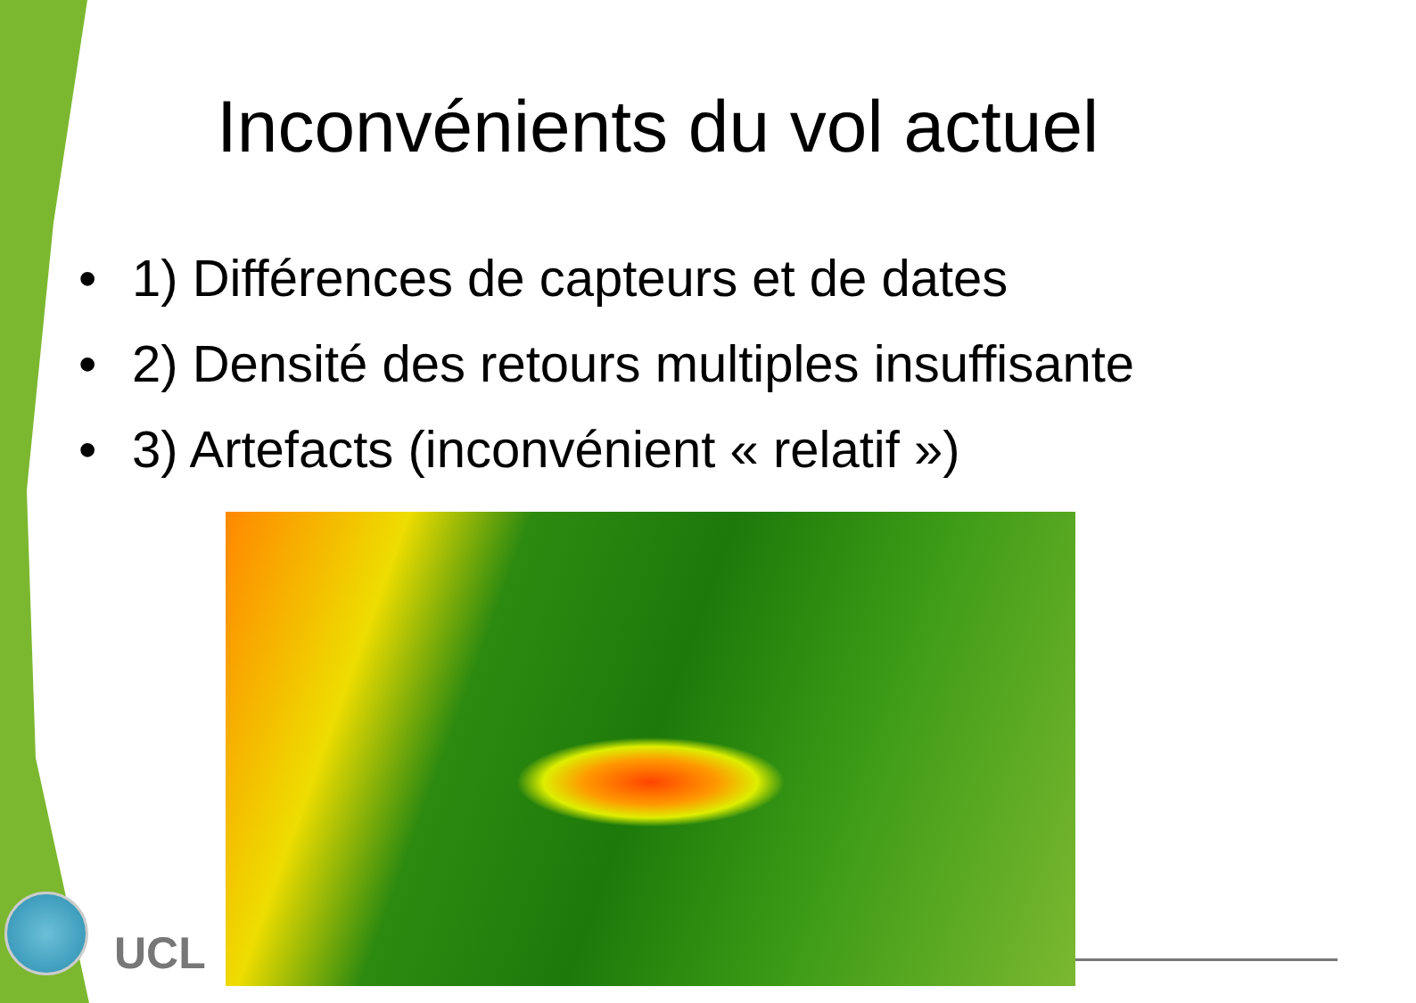Inconvénients du vol actuel
• 1) Différences de capteurs et de dates
• 2) Densité des retours multiples insuffisante
• 3) Artefacts (inconvénient « relatif »)
UCL